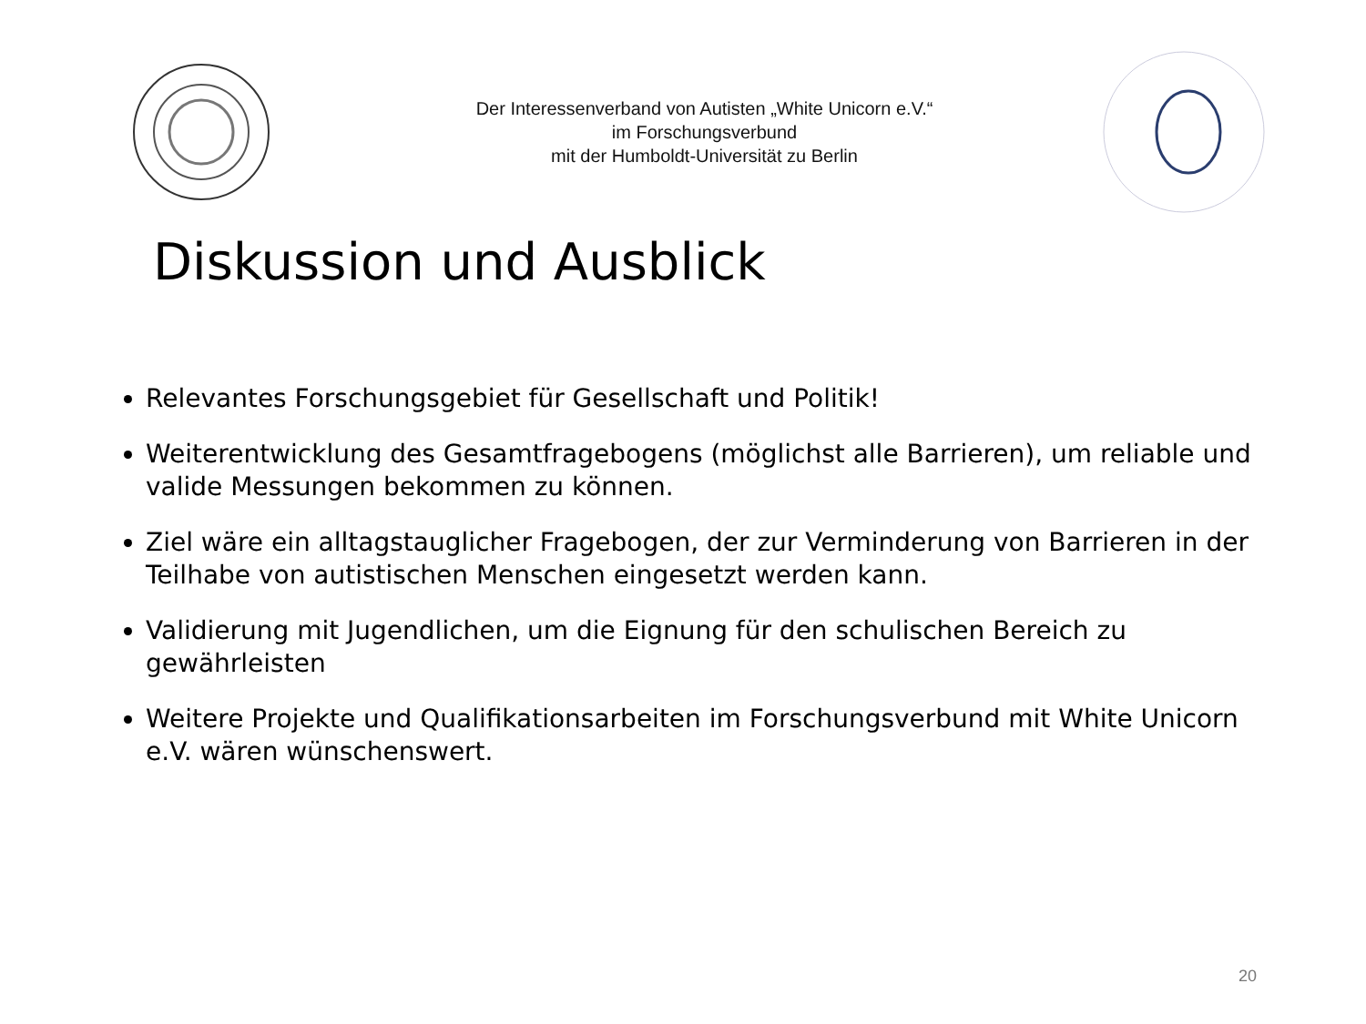Der Interessenverband von Autisten „White Unicorn e.V.“
im Forschungsverbund
mit der Humboldt-Universität zu Berlin
Diskussion und Ausblick
Relevantes Forschungsgebiet für Gesellschaft und Politik!
Weiterentwicklung des Gesamtfragebogens (möglichst alle Barrieren), um reliable und valide Messungen bekommen zu können.
Ziel wäre ein alltagstauglicher Fragebogen, der zur Verminderung von Barrieren in der Teilhabe von autistischen Menschen eingesetzt werden kann.
Validierung mit Jugendlichen, um die Eignung für den schulischen Bereich zu gewährleisten
Weitere Projekte und Qualifikationsarbeiten im Forschungsverbund mit White Unicorn e.V. wären wünschenswert.
20